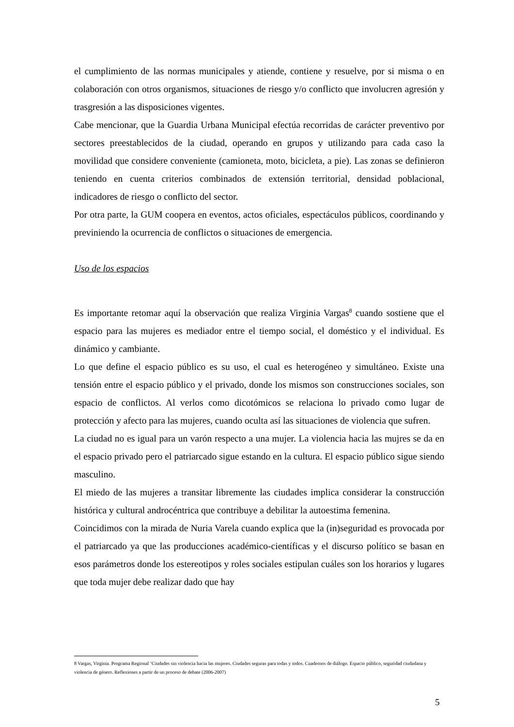el cumplimiento de las normas municipales y atiende, contiene y resuelve, por si misma o en colaboración con otros organismos, situaciones de riesgo y/o conflicto que involucren agresión y trasgresión a las disposiciones vigentes.
Cabe mencionar, que la Guardia Urbana Municipal efectúa recorridas de carácter preventivo por sectores preestablecidos de la ciudad, operando en grupos y utilizando para cada caso la movilidad que considere conveniente (camioneta, moto, bicicleta, a pie). Las zonas se definieron teniendo en cuenta criterios combinados de extensión territorial, densidad poblacional, indicadores de riesgo o conflicto del sector.
Por otra parte, la GUM coopera en eventos, actos oficiales, espectáculos públicos, coordinando y previniendo la ocurrencia de conflictos o situaciones de emergencia.
Uso de los espacios
Es importante retomar aquí la observación que realiza Virginia Vargas<sup>8</sup> cuando sostiene que el espacio para las mujeres es mediador entre el tiempo social, el doméstico y el individual. Es dinámico y cambiante.
Lo que define el espacio público es su uso, el cual es heterogéneo y simultáneo. Existe una tensión entre el espacio público y el privado, donde los mismos son construcciones sociales, son espacio de conflictos. Al verlos como dicotómicos se relaciona lo privado como lugar de protección y afecto para las mujeres, cuando oculta así las situaciones de violencia que sufren.
La ciudad no es igual para un varón respecto a una mujer. La violencia hacia las mujres se da en el espacio privado pero el patriarcado sigue estando en la cultura. El espacio público sigue siendo masculino.
El miedo de las mujeres a transitar libremente las ciudades implica considerar la construcción histórica y cultural androcéntrica que contribuye a debilitar la autoestima femenina.
Coincidimos con la mirada de Nuria Varela cuando explica que la (in)seguridad es provocada por el patriarcado ya que las producciones académico-científicas y el discurso político se basan en esos parámetros donde los estereotipos y roles sociales estipulan cuáles son los horarios y lugares que toda mujer debe realizar dado que hay
8 Vargas, Virginia. Programa Regional ‘Ciudades sin violencia hacia las mujeres. Ciudades seguras para todas y todos. Cuadernos de diálogo. Espacio público, seguridad ciudadana y violencia de género. Reflexiones a partir de un proceso de debate (2006-2007)
5